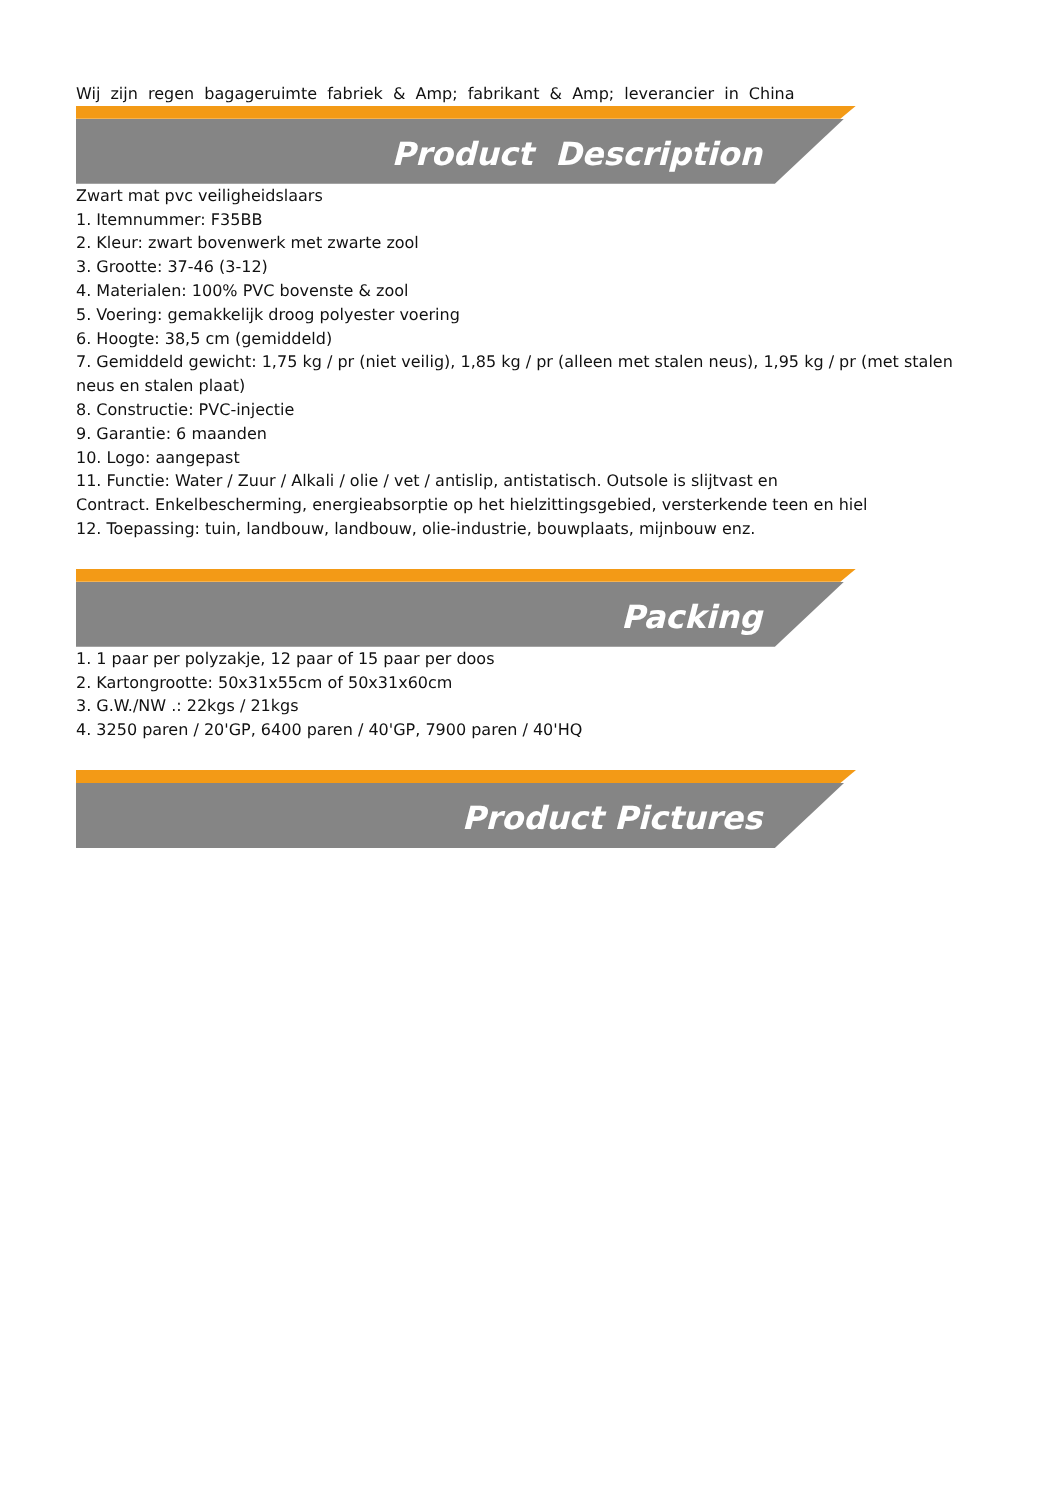Wij zijn regen bagageruimte fabriek & Amp; fabrikant & Amp; leverancier in China
Product Description
Zwart mat pvc veiligheidslaars
1. Itemnummer: F35BB
2. Kleur: zwart bovenwerk met zwarte zool
3. Grootte: 37-46 (3-12)
4. Materialen: 100% PVC bovenste & zool
5. Voering: gemakkelijk droog polyester voering
6. Hoogte: 38,5 cm (gemiddeld)
7. Gemiddeld gewicht: 1,75 kg / pr (niet veilig), 1,85 kg / pr (alleen met stalen neus), 1,95 kg / pr (met stalen neus en stalen plaat)
8. Constructie: PVC-injectie
9. Garantie: 6 maanden
10. Logo: aangepast
11. Functie: Water / Zuur / Alkali / olie / vet / antislip, antistatisch. Outsole is slijtvast en
Contract. Enkelbescherming, energieabsorptie op het hielzittingsgebied, versterkende teen en hiel
12. Toepassing: tuin, landbouw, landbouw, olie-industrie, bouwplaats, mijnbouw enz.
Packing
1. 1 paar per polyzakje, 12 paar of 15 paar per doos
2. Kartongrootte: 50x31x55cm of 50x31x60cm
3. G.W./NW .: 22kgs / 21kgs
4. 3250 paren / 20'GP, 6400 paren / 40'GP, 7900 paren / 40'HQ
Product Pictures